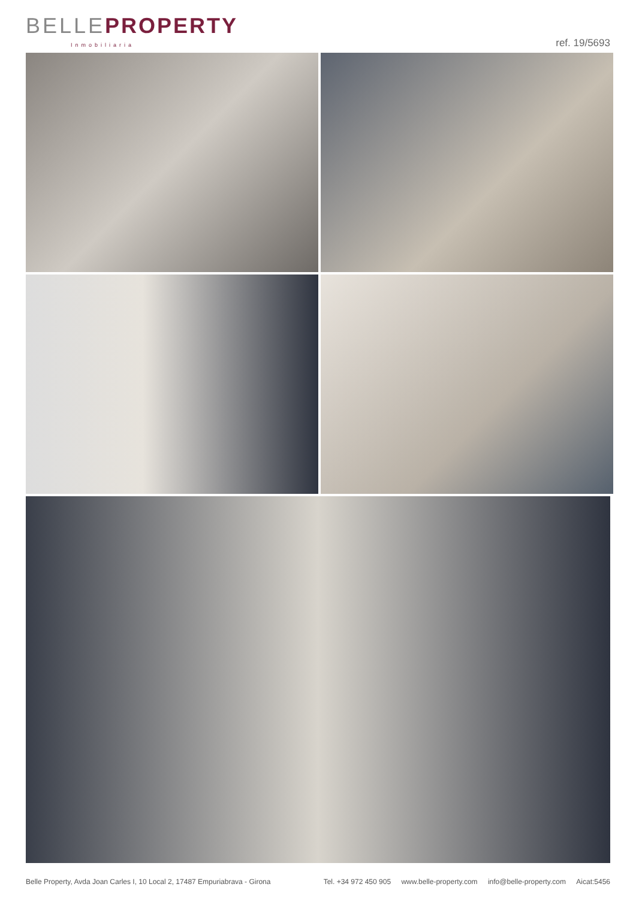BELLE PROPERTY
Inmobiliaria
ref. 19/5693
Belle Property, Avda Joan Carles I, 10 Local 2, 17487 Empuriabrava - Girona
Tel. +34 972 450 905 www.belle-property.com info@belle-property.com Aicat:5456